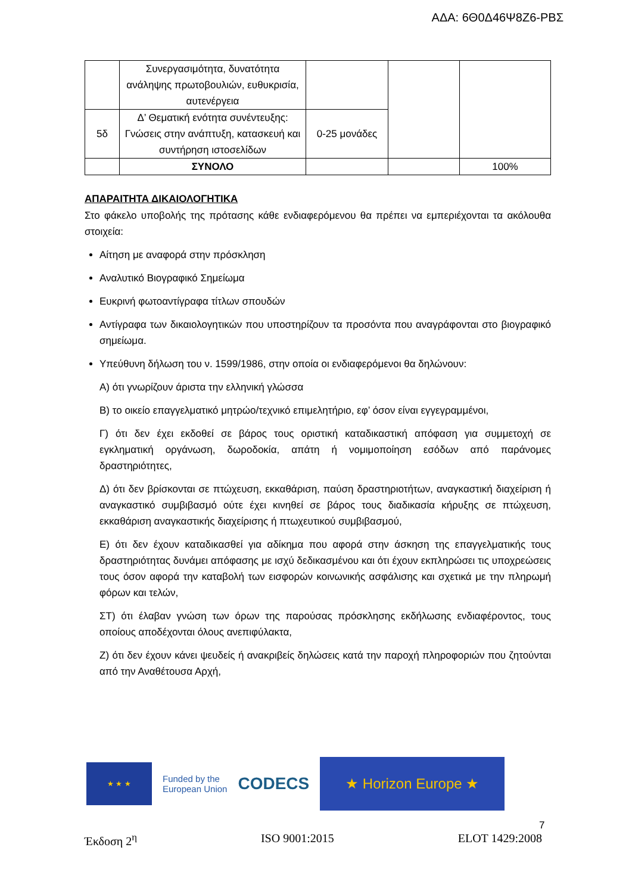ΑΔΑ: 6Θ0Δ46Ψ8Ζ6-ΡΒΣ
| | Συνεργασιμότητα, δυνατότητα ανάληψης πρωτοβουλιών, ευθυκρισία, αυτενέργεια | | | |
| 5δ | Δ’ Θεματική ενότητα συνέντευξης: Γνώσεις στην ανάπτυξη, κατασκευή και συντήρηση ιστοσελίδων | 0-25 μονάδες | | |
| | ΣΥΝΟΛΟ | | | 100% |
ΑΠΑΡΑΙΤΗΤΑ ΔΙΚΑΙΟΛΟΓΗΤΙΚΑ
Στο φάκελο υποβολής της πρότασης κάθε ενδιαφερόμενου θα πρέπει να εμπεριέχονται τα ακόλουθα στοιχεία:
Αίτηση με αναφορά στην πρόσκληση
Αναλυτικό Βιογραφικό Σημείωμα
Ευκρινή φωτοαντίγραφα τίτλων σπουδών
Αντίγραφα των δικαιολογητικών που υποστηρίζουν τα προσόντα που αναγράφονται στο βιογραφικό σημείωμα.
Υπεύθυνη δήλωση του ν. 1599/1986, στην οποία οι ενδιαφερόμενοι θα δηλώνουν:
Α) ότι γνωρίζουν άριστα την ελληνική γλώσσα
Β) το οικείο επαγγελματικό μητρώο/τεχνικό επιμελητήριο, εφ’ όσον είναι εγγεγραμμένοι,
Γ) ότι δεν έχει εκδοθεί σε βάρος τους οριστική καταδικαστική απόφαση για συμμετοχή σε εγκληματική οργάνωση, δωροδοκία, απάτη ή νομιμοποίηση εσόδων από παράνομες δραστηριότητες,
Δ) ότι δεν βρίσκονται σε πτώχευση, εκκαθάριση, παύση δραστηριοτήτων, αναγκαστική διαχείριση ή αναγκαστικό συμβιβασμό ούτε έχει κινηθεί σε βάρος τους διαδικασία κήρυξης σε πτώχευση, εκκαθάριση αναγκαστικής διαχείρισης ή πτωχευτικού συμβιβασμού,
Ε) ότι δεν έχουν καταδικασθεί για αδίκημα που αφορά στην άσκηση της επαγγελματικής τους δραστηριότητας δυνάμει απόφασης με ισχύ δεδικασμένου και ότι έχουν εκπληρώσει τις υποχρεώσεις τους όσον αφορά την καταβολή των εισφορών κοινωνικής ασφάλισης και σχετικά με την πληρωμή φόρων και τελών,
ΣΤ) ότι έλαβαν γνώση των όρων της παρούσας πρόσκλησης εκδήλωσης ενδιαφέροντος, τους οποίους αποδέχονται όλους ανεπιφύλακτα,
Ζ) ότι δεν έχουν κάνει ψευδείς ή ανακριβείς δηλώσεις κατά την παροχή πληροφοριών που ζητούνται από την Αναθέτουσα Αρχή,
★ ★ ★
Funded by the
European Union
CODECS
★ Horizon Europe ★
7
Έκδοση 2<sup>η</sup> ISO 9001:2015 ELOT 1429:2008